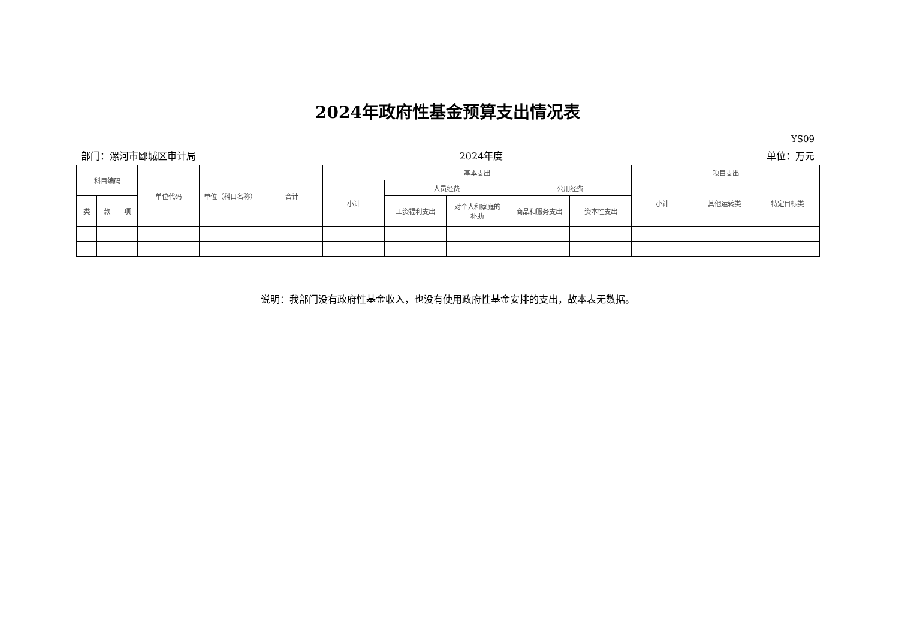2024年政府性基金预算支出情况表
YS09
部门：漯河市郾城区审计局 2024年度 单位：万元
| 科目编码 | | | 单位代码 | 单位（科目名称） | 合计 | 基本支出 | | | | | 项目支出 | | |
| --- | --- | --- | --- | --- | --- | --- | --- | --- | --- | --- | --- | --- | --- |
| | | | | | | 小计 | 人员经费 | | 公用经费 | | 小计 | 其他运转类 | 特定目标类 |
| 类 | 款 | 项 | | | | | 工资福利支出 | 对个人和家庭的 补助 | 商品和服务支出 | 资本性支出 | | | |
说明：我部门没有政府性基金收入，也没有使用政府性基金安排的支出，故本表无数据。